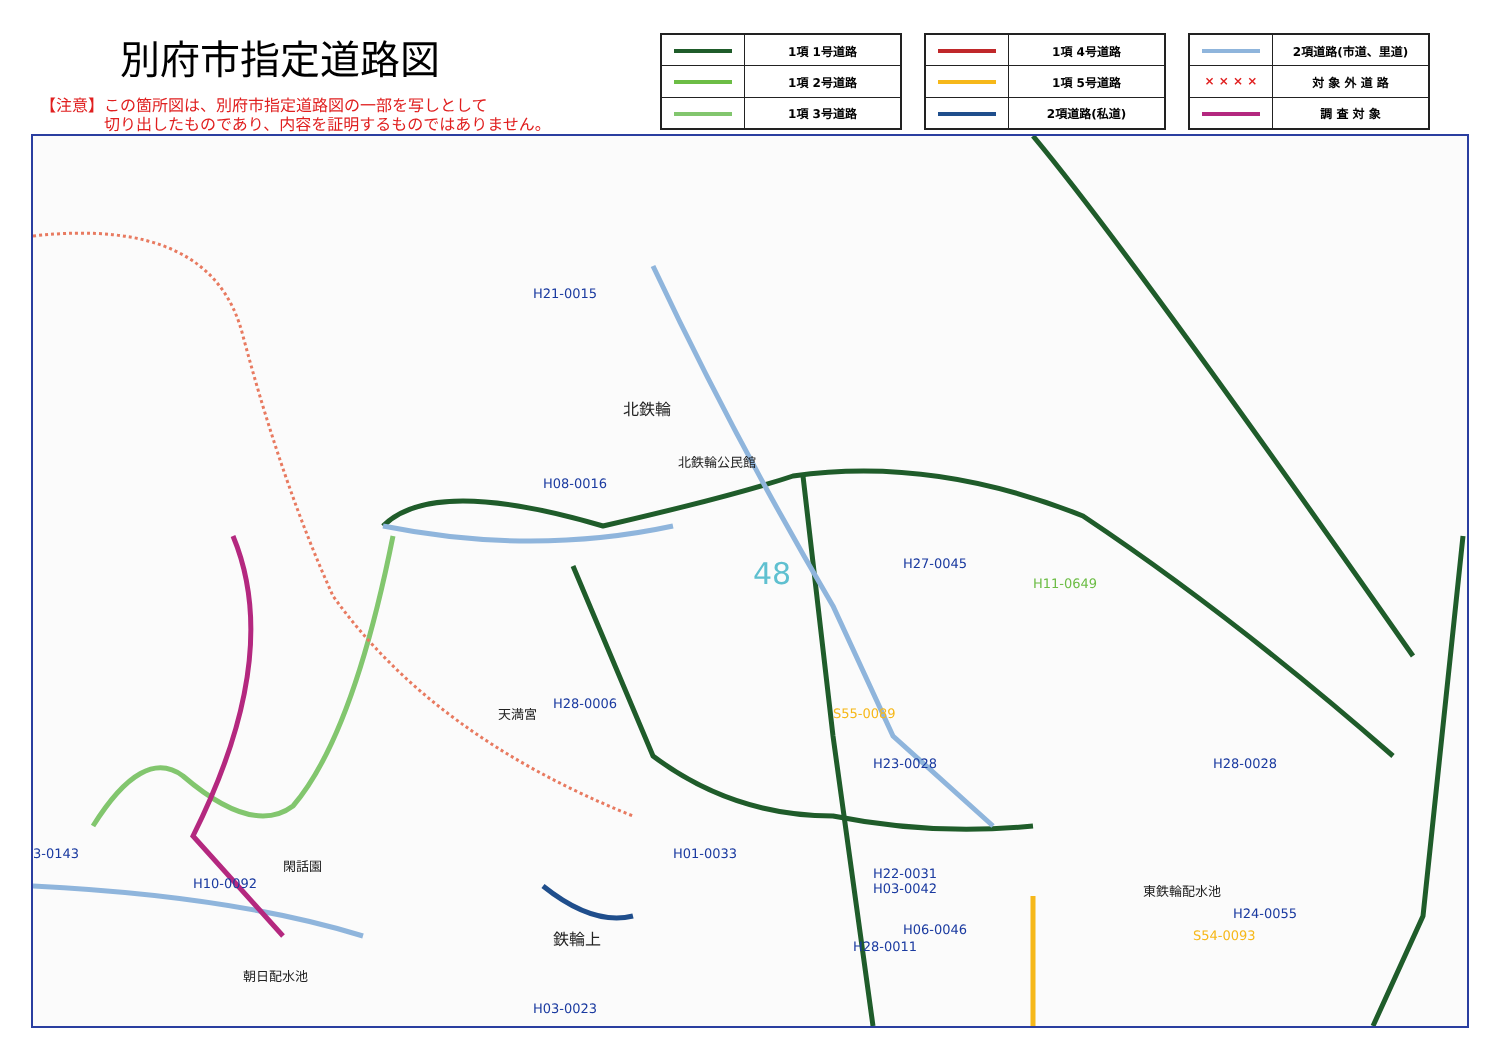別府市指定道路図
【注意】この箇所図は、別府市指定道路図の一部を写しとして
　　　　切り出したものであり、内容を証明するものではありません。
| | 1項 1号道路 |
| | 1項 2号道路 |
| | 1項 3号道路 |
| | 1項 4号道路 |
| | 1項 5号道路 |
| | 2項道路(私道) |
| | 2項道路(市道、里道) |
| × × × × | 対 象 外 道 路 |
| | 調 査 対 象 |
北鉄輪
北鉄輪公民館
天満宮
鉄輪上
朝日配水池
閑話園
東鉄輪配水池
48
H28-0006
H01-0033
H23-0028
H22-0031
H03-0042
H06-0046
H28-0011
H27-0045
H11-0649
S55-0089
S54-0093
H28-0028
3-0143
H10-0092
H03-0023
H08-0016
H21-0015
H24-0055